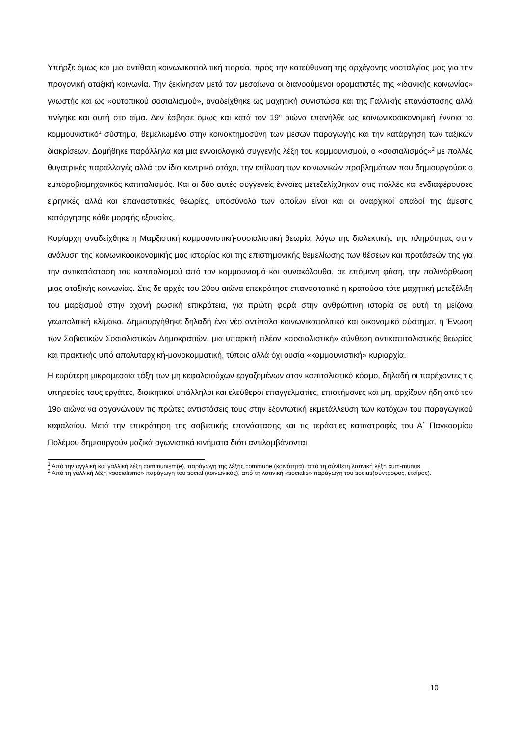Υπήρξε όμως και μια αντίθετη κοινωνικοπολιτική πορεία, προς την κατεύθυνση της αρχέγονης νοσταλγίας μας για την προγονική αταξική κοινωνία. Την ξεκίνησαν μετά τον μεσαίωνα οι διανοούμενοι οραματιστές της «ιδανικής κοινωνίας» γνωστής και ως «ουτοπικού σοσιαλισμού», αναδείχθηκε ως μαχητική συνιστώσα και της Γαλλικής επανάστασης αλλά πνίγηκε και αυτή στο αίμα. Δεν έσβησε όμως και κατά τον 19<sup>ο</sup> αιώνα επανήλθε ως κοινωνικοοικονομική έννοια το κομμουνιστικό<sup>1</sup> σύστημα, θεμελιωμένο στην κοινοκτημοσύνη των μέσων παραγωγής και την κατάργηση των ταξικών διακρίσεων. Δομήθηκε παράλληλα και μια εννοιολογικά συγγενής λέξη του κομμουνισμού, ο «σοσιαλισμός»<sup>2</sup> με πολλές θυγατρικές παραλλαγές αλλά τον ίδιο κεντρικό στόχο, την επίλυση των κοινωνικών προβλημάτων που δημιουργούσε ο εμποροβιομηχανικός καπιταλισμός. Και οι δύο αυτές συγγενείς έννοιες μετεξελίχθηκαν στις πολλές και ενδιαφέρουσες ειρηνικές αλλά και επαναστατικές θεωρίες, υποσύνολο των οποίων είναι και οι αναρχικοί οπαδοί της άμεσης κατάργησης κάθε μορφής εξουσίας.
Κυρίαρχη αναδείχθηκε η Μαρξιστική κομμουνιστική-σοσιαλιστική θεωρία, λόγω της διαλεκτικής της πληρότητας στην ανάλυση της κοινωνικοοικονομικής μας ιστορίας και της επιστημονικής θεμελίωσης των θέσεων και προτάσεών της για την αντικατάσταση του καπιταλισμού από τον κομμουνισμό και συνακόλουθα, σε επόμενη φάση, την παλινόρθωση μιας αταξικής κοινωνίας. Στις δε αρχές του 20ου αιώνα επεκράτησε επαναστατικά η κρατούσα τότε μαχητική μετεξέλιξη του μαρξισμού στην αχανή ρωσική επικράτεια, για πρώτη φορά στην ανθρώπινη ιστορία σε αυτή τη μείζονα γεωπολιτική κλίμακα. Δημιουργήθηκε δηλαδή ένα νέο αντίπαλο κοινωνικοπολιτικό και οικονομικό σύστημα, η Ένωση των Σοβιετικών Σοσιαλιστικών Δημοκρατιών, μια υπαρκτή πλέον «σοσιαλιστική» σύνθεση αντικαπιταλιστικής θεωρίας και πρακτικής υπό απολυταρχική-μονοκομματική, τύποις αλλά όχι ουσία «κομμουνιστική» κυριαρχία.
Η ευρύτερη μικρομεσαία τάξη των μη κεφαλαιούχων εργαζομένων στον καπιταλιστικό κόσμο, δηλαδή οι παρέχοντες τις υπηρεσίες τους εργάτες, διοικητικοί υπάλληλοι και ελεύθεροι επαγγελματίες, επιστήμονες και μη, αρχίζουν ήδη από τον 19ο αιώνα να οργανώνουν τις πρώτες αντιστάσεις τους στην εξοντωτική εκμετάλλευση των κατόχων του παραγωγικού κεφαλαίου. Μετά την επικράτηση της σοβιετικής επανάστασης και τις τεράστιες καταστροφές του Α΄ Παγκοσμίου Πολέμου δημιουργούν μαζικά αγωνιστικά κινήματα διότι αντιλαμβάνονται
<sup>1</sup> Από την αγγλική και γαλλική λέξη communism(e), παράγωγη της λέξης commune (κοινότητα), από τη σύνθετη λατινική λέξη cum-munus.
<sup>2</sup> Από τη γαλλική λέξη «socialisme» παράγωγη του social (κοινωνικός), από τη λατινική «socialis» παράγωγη του socius(σύντροφος, εταίρος).
10